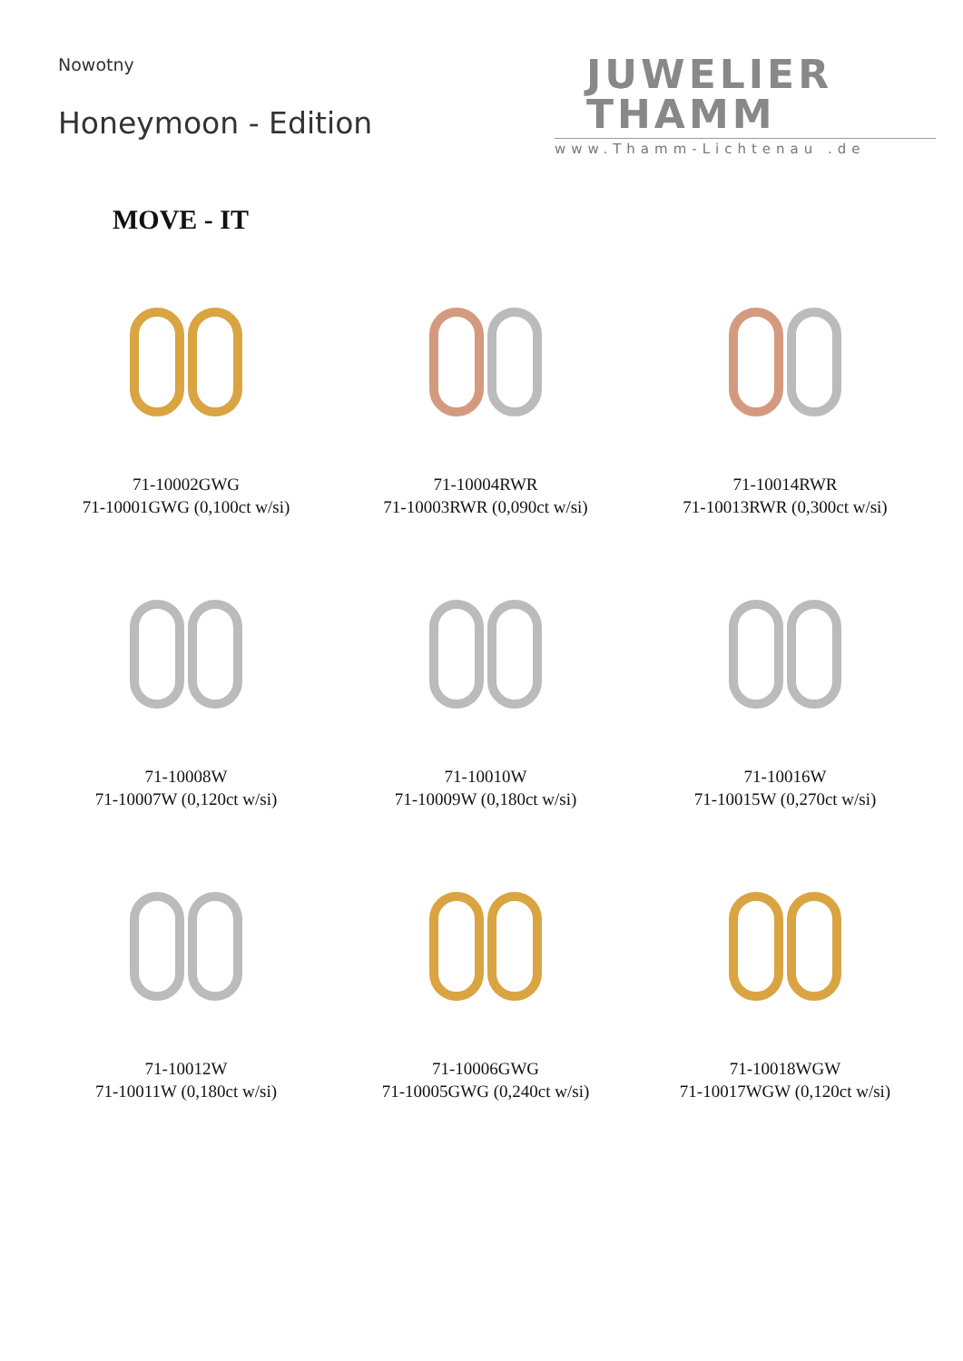Nowotny
Honeymoon - Edition
JUWELIER
THAMM
www.Thamm-Lichtenau .de
MOVE - IT
71-10002GWG
71-10001GWG (0,100ct w/si)
71-10004RWR
71-10003RWR (0,090ct w/si)
71-10014RWR
71-10013RWR (0,300ct w/si)
71-10008W
71-10007W (0,120ct w/si)
71-10010W
71-10009W (0,180ct w/si)
71-10016W
71-10015W (0,270ct w/si)
71-10012W
71-10011W (0,180ct w/si)
71-10006GWG
71-10005GWG (0,240ct w/si)
71-10018WGW
71-10017WGW (0,120ct w/si)